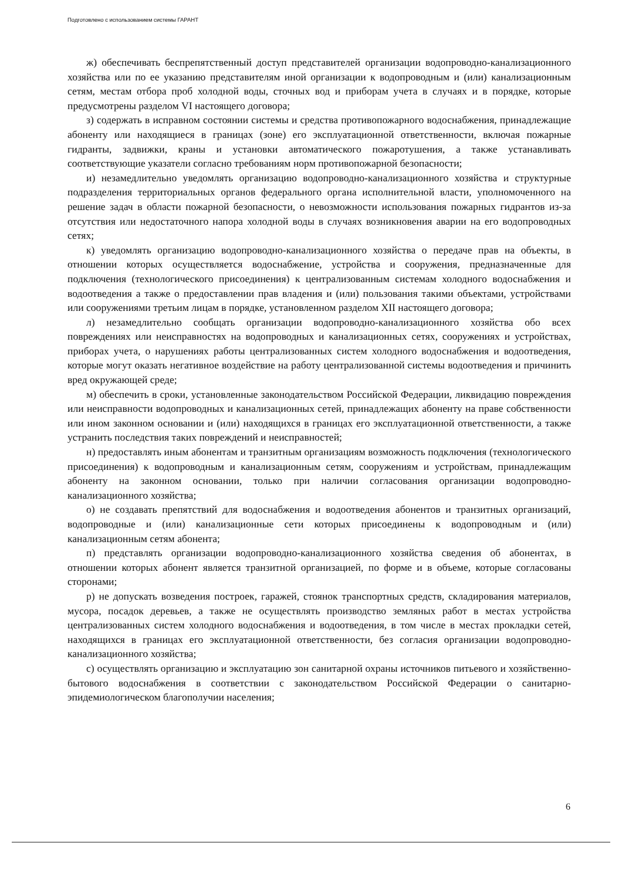Подготовлено с использованием системы ГАРАНТ
ж) обеспечивать беспрепятственный доступ представителей организации водопроводно-канализационного хозяйства или по ее указанию представителям иной организации к водопроводным и (или) канализационным сетям, местам отбора проб холодной воды, сточных вод и приборам учета в случаях и в порядке, которые предусмотрены разделом VI настоящего договора;
з) содержать в исправном состоянии системы и средства противопожарного водоснабжения, принадлежащие абоненту или находящиеся в границах (зоне) его эксплуатационной ответственности, включая пожарные гидранты, задвижки, краны и установки автоматического пожаротушения, а также устанавливать соответствующие указатели согласно требованиям норм противопожарной безопасности;
и) незамедлительно уведомлять организацию водопроводно-канализационного хозяйства и структурные подразделения территориальных органов федерального органа исполнительной власти, уполномоченного на решение задач в области пожарной безопасности, о невозможности использования пожарных гидрантов из-за отсутствия или недостаточного напора холодной воды в случаях возникновения аварии на его водопроводных сетях;
к) уведомлять организацию водопроводно-канализационного хозяйства о передаче прав на объекты, в отношении которых осуществляется водоснабжение, устройства и сооружения, предназначенные для подключения (технологического присоединения) к централизованным системам холодного водоснабжения и водоотведения а также о предоставлении прав владения и (или) пользования такими объектами, устройствами или сооружениями третьим лицам в порядке, установленном разделом XII настоящего договора;
л) незамедлительно сообщать организации водопроводно-канализационного хозяйства обо всех повреждениях или неисправностях на водопроводных и канализационных сетях, сооружениях и устройствах, приборах учета, о нарушениях работы централизованных систем холодного водоснабжения и водоотведения, которые могут оказать негативное воздействие на работу централизованной системы водоотведения и причинить вред окружающей среде;
м) обеспечить в сроки, установленные законодательством Российской Федерации, ликвидацию повреждения или неисправности водопроводных и канализационных сетей, принадлежащих абоненту на праве собственности или ином законном основании и (или) находящихся в границах его эксплуатационной ответственности, а также устранить последствия таких повреждений и неисправностей;
н) предоставлять иным абонентам и транзитным организациям возможность подключения (технологического присоединения) к водопроводным и канализационным сетям, сооружениям и устройствам, принадлежащим абоненту на законном основании, только при наличии согласования организации водопроводно-канализационного хозяйства;
о) не создавать препятствий для водоснабжения и водоотведения абонентов и транзитных организаций, водопроводные и (или) канализационные сети которых присоединены к водопроводным и (или) канализационным сетям абонента;
п) представлять организации водопроводно-канализационного хозяйства сведения об абонентах, в отношении которых абонент является транзитной организацией, по форме и в объеме, которые согласованы сторонами;
р) не допускать возведения построек, гаражей, стоянок транспортных средств, складирования материалов, мусора, посадок деревьев, а также не осуществлять производство земляных работ в местах устройства централизованных систем холодного водоснабжения и водоотведения, в том числе в местах прокладки сетей, находящихся в границах его эксплуатационной ответственности, без согласия организации водопроводно-канализационного хозяйства;
с) осуществлять организацию и эксплуатацию зон санитарной охраны источников питьевого и хозяйственно-бытового водоснабжения в соответствии с законодательством Российской Федерации о санитарно-эпидемиологическом благополучии населения;
6